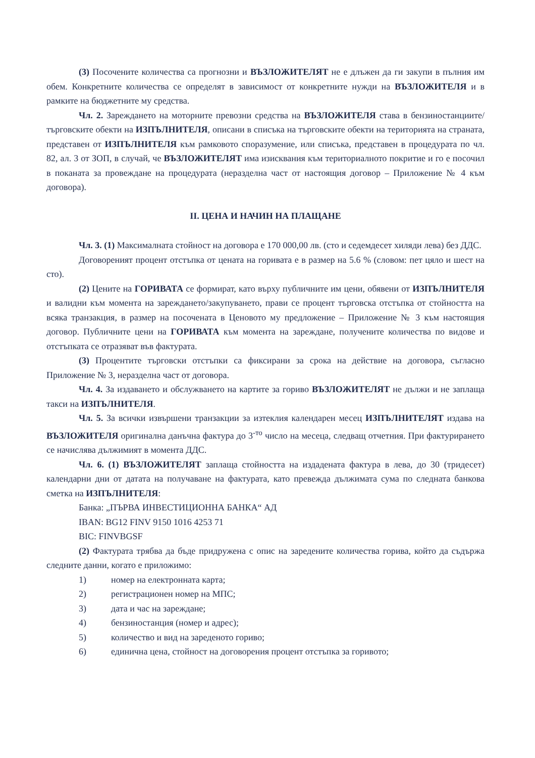(3) Посочените количества са прогнозни и ВЪЗЛОЖИТЕЛЯТ не е длъжен да ги закупи в пълния им обем. Конкретните количества се определят в зависимост от конкретните нужди на ВЪЗЛОЖИТЕЛЯ и в рамките на бюджетните му средства.
Чл. 2. Зареждането на моторните превозни средства на ВЪЗЛОЖИТЕЛЯ става в бензиностанциите/търговските обекти на ИЗПЪЛНИТЕЛЯ, описани в списъка на търговските обекти на територията на страната, представен от ИЗПЪЛНИТЕЛЯ към рамковото споразумение, или списъка, представен в процедурата по чл. 82, ал. 3 от ЗОП, в случай, че ВЪЗЛОЖИТЕЛЯТ има изисквания към териториалното покритие и го е посочил в поканата за провеждане на процедурата (неразделна част от настоящия договор – Приложение № 4 към договора).
II. ЦЕНА И НАЧИН НА ПЛАЩАНЕ
Чл. 3. (1) Максималната стойност на договора е 170 000,00 лв. (сто и седемдесет хиляди лева) без ДДС.
Договореният процент отстъпка от цената на горивата е в размер на 5.6 % (словом: пет цяло и шест на сто).
(2) Цените на ГОРИВАТА се формират, като върху публичните им цени, обявени от ИЗПЪЛНИТЕЛЯ и валидни към момента на зареждането/закупуването, прави се процент търговска отстъпка от стойността на всяка транзакция, в размер на посочената в Ценовото му предложение – Приложение № 3 към настоящия договор. Публичните цени на ГОРИВАТА към момента на зареждане, получените количества по видове и отстъпката се отразяват във фактурата.
(3) Процентите търговски отстъпки са фиксирани за срока на действие на договора, съгласно Приложение № 3, неразделна част от договора.
Чл. 4. За издаването и обслужването на картите за гориво ВЪЗЛОЖИТЕЛЯТ не дължи и не заплаща такси на ИЗПЪЛНИТЕЛЯ.
Чл. 5. За всички извършени транзакции за изтеклия календарен месец ИЗПЪЛНИТЕЛЯТ издава на ВЪЗЛОЖИТЕЛЯ оригинална данъчна фактура до 3<sup>-то</sup> число на месеца, следващ отчетния. При фактурирането се начислява дължимият в момента ДДС.
Чл. 6. (1) ВЪЗЛОЖИТЕЛЯТ заплаща стойността на издадената фактура в лева, до 30 (тридесет) календарни дни от датата на получаване на фактурата, като превежда дължимата сума по следната банкова сметка на ИЗПЪЛНИТЕЛЯ:
Банка: „ПЪРВА ИНВЕСТИЦИОННА БАНКА“ АД
IBAN: BG12 FINV 9150 1016 4253 71
BIC: FINVBGSF
(2) Фактурата трябва да бъде придружена с опис на заредените количества горива, който да съдържа следните данни, когато е приложимо:
1) номер на електронната карта;
2) регистрационен номер на МПС;
3) дата и час на зареждане;
4) бензиностанция (номер и адрес);
5) количество и вид на зареденото гориво;
6) единична цена, стойност на договорения процент отстъпка за горивото;